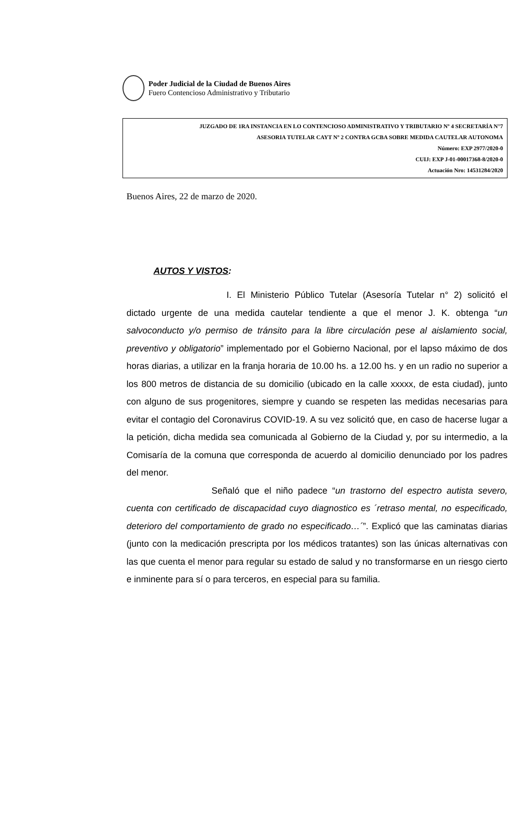Poder Judicial de la Ciudad de Buenos Aires
Fuero Contencioso Administrativo y Tributario
JUZGADO DE 1RA INSTANCIA EN LO CONTENCIOSO ADMINISTRATIVO Y TRIBUTARIO Nº 4 SECRETARÍA N°7
ASESORIA TUTELAR CAYT Nº 2 CONTRA GCBA SOBRE MEDIDA CAUTELAR AUTONOMA
Número: EXP 2977/2020-0
CUIJ: EXP J-01-00017368-8/2020-0
Actuación Nro: 14531284/2020
Buenos Aires, 22 de marzo de 2020.
AUTOS Y VISTOS:
I. El Ministerio Público Tutelar (Asesoría Tutelar n° 2) solicitó el dictado urgente de una medida cautelar tendiente a que el menor J. K. obtenga “un salvoconducto y/o permiso de tránsito para la libre circulación pese al aislamiento social, preventivo y obligatorio” implementado por el Gobierno Nacional, por el lapso máximo de dos horas diarias, a utilizar en la franja horaria de 10.00 hs. a 12.00 hs. y en un radio no superior a los 800 metros de distancia de su domicilio (ubicado en la calle xxxxx, de esta ciudad), junto con alguno de sus progenitores, siempre y cuando se respeten las medidas necesarias para evitar el contagio del Coronavirus COVID-19. A su vez solicitó que, en caso de hacerse lugar a la petición, dicha medida sea comunicada al Gobierno de la Ciudad y, por su intermedio, a la Comisaría de la comuna que corresponda de acuerdo al domicilio denunciado por los padres del menor.
Señaló que el niño padece “un trastorno del espectro autista severo, cuenta con certificado de discapacidad cuyo diagnostico es ´retraso mental, no especificado, deterioro del comportamiento de grado no especificado…´”. Explicó que las caminatas diarias (junto con la medicación prescripta por los médicos tratantes) son las únicas alternativas con las que cuenta el menor para regular su estado de salud y no transformarse en un riesgo cierto e inminente para sí o para terceros, en especial para su familia.